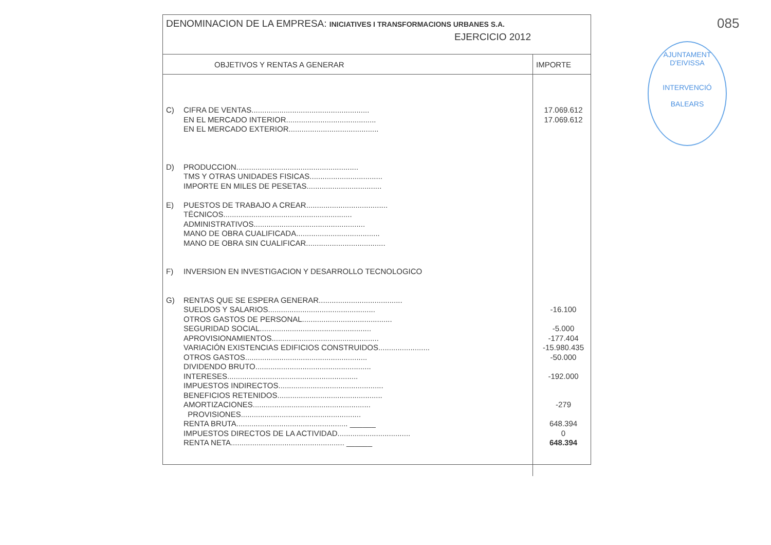085
AJUNTAMENT D'EIVISSA
INTERVENCIÓ
BALEARS
DENOMINACION DE LA EMPRESA: INICIATIVES I TRANSFORMACIONS URBANES S.A.
EJERCICIO 2012
| OBJETIVOS Y RENTAS A GENERAR | IMPORTE |
| --- | --- |
| C) CIFRA DE VENTAS....................................................... | 17.069.612 |
| EN EL MERCADO INTERIOR.......................................... | 17.069.612 |
| EN EL MERCADO EXTERIOR.......................................... | |
| D) PRODUCCION......................................................... | |
| TMS Y OTRAS UNIDADES FISICAS.................................. | |
| IMPORTE EN MILES DE PESETAS................................... | |
| E) PUESTOS DE TRABAJO A CREAR...................................... | |
| TËCNICOS............................................................ | |
| ADMINISTRATIVOS.................................................... | |
| MANO DE OBRA CUALIFICADA....................................... | |
| MANO DE OBRA SIN CUALIFICAR..................................... | |
| F) INVERSION EN INVESTIGACION Y DESARROLLO TECNOLOGICO | |
| G) RENTAS QUE SE ESPERA GENERAR....................................... | |
| SUELDOS Y SALARIOS.................................................. | -16.100 |
| OTROS GASTOS DE PERSONAL.......................................... | |
| SEGURIDAD SOCIAL.................................................... | -5.000 |
| APROVISIONAMIENTOS.................................................. | -177.404 |
| VARIACIÓN EXISTENCIAS EDIFICIOS CONSTRUIDOS........................ | -15.980.435 |
| OTROS GASTOS......................................................... | -50.000 |
| DIVIDENDO BRUTO...................................................... | |
| INTERESES............................................................. | -192.000 |
| IMPUESTOS INDIRECTOS................................................. | |
| BENEFICIOS RETENIDOS................................................. | |
| AMORTIZACIONES....................................................... | -279 |
| PROVISIONES........................................................ | |
| RENTA BRUTA.................................................... ______ | 648.394 |
| IMPUESTOS DIRECTOS DE LA ACTIVIDAD.................................. | 0 |
| RENTA NETA..................................................... ______ | 648.394 |